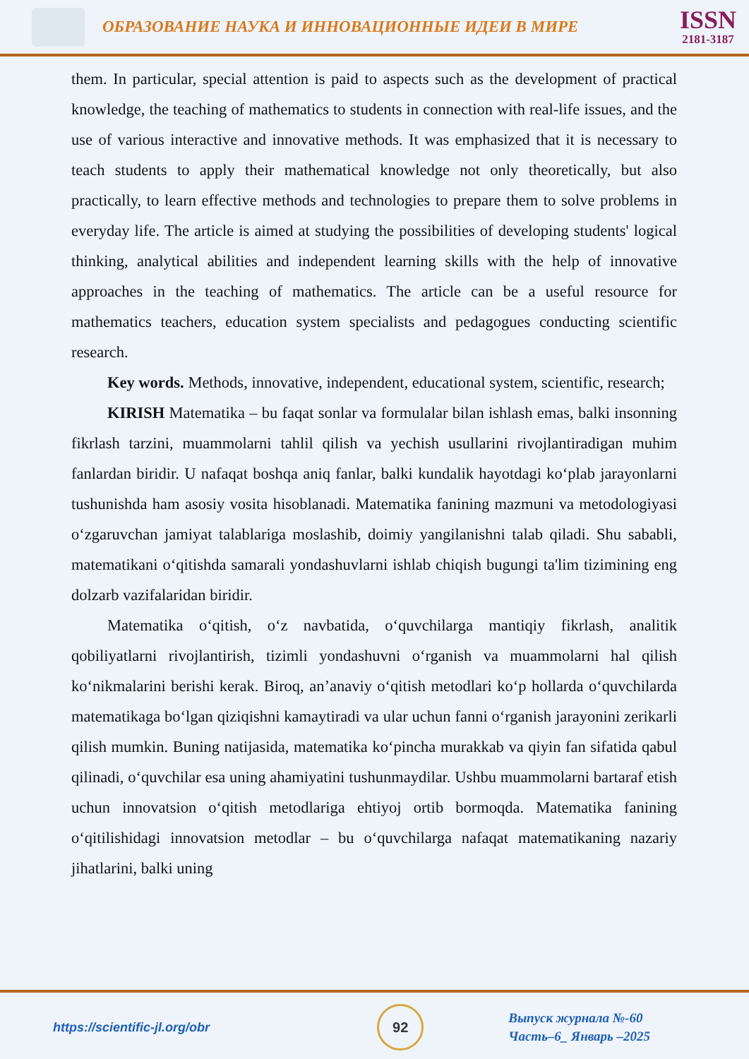ОБРАЗОВАНИЕ НАУКА И ИННОВАЦИОННЫЕ ИДЕИ В МИРЕ
ISSN
2181-3187
them. In particular, special attention is paid to aspects such as the development of practical knowledge, the teaching of mathematics to students in connection with real-life issues, and the use of various interactive and innovative methods. It was emphasized that it is necessary to teach students to apply their mathematical knowledge not only theoretically, but also practically, to learn effective methods and technologies to prepare them to solve problems in everyday life. The article is aimed at studying the possibilities of developing students' logical thinking, analytical abilities and independent learning skills with the help of innovative approaches in the teaching of mathematics. The article can be a useful resource for mathematics teachers, education system specialists and pedagogues conducting scientific research.
Key words. Methods, innovative, independent, educational system, scientific, research;
KIRISH Matematika – bu faqat sonlar va formulalar bilan ishlash emas, balki insonning fikrlash tarzini, muammolarni tahlil qilish va yechish usullarini rivojlantiradigan muhim fanlardan biridir. U nafaqat boshqa aniq fanlar, balki kundalik hayotdagi ko‘plab jarayonlarni tushunishda ham asosiy vosita hisoblanadi. Matematika fanining mazmuni va metodologiyasi o‘zgaruvchan jamiyat talablariga moslashib, doimiy yangilanishni talab qiladi. Shu sababli, matematikani o‘qitishda samarali yondashuvlarni ishlab chiqish bugungi ta'lim tizimining eng dolzarb vazifalaridan biridir.
Matematika o‘qitish, o‘z navbatida, o‘quvchilarga mantiqiy fikrlash, analitik qobiliyatlarni rivojlantirish, tizimli yondashuvni o‘rganish va muammolarni hal qilish ko‘nikmalarini berishi kerak. Biroq, an’anaviy o‘qitish metodlari ko‘p hollarda o‘quvchilarda matematikaga bo‘lgan qiziqishni kamaytiradi va ular uchun fanni o‘rganish jarayonini zerikarli qilish mumkin. Buning natijasida, matematika ko‘pincha murakkab va qiyin fan sifatida qabul qilinadi, o‘quvchilar esa uning ahamiyatini tushunmaydilar. Ushbu muammolarni bartaraf etish uchun innovatsion o‘qitish metodlariga ehtiyoj ortib bormoqda. Matematika fanining o‘qitilishidagi innovatsion metodlar – bu o‘quvchilarga nafaqat matematikaning nazariy jihatlarini, balki uning
https://scientific-jl.org/obr
92
Выпуск журнала №-60
Часть–6_ Январь –2025